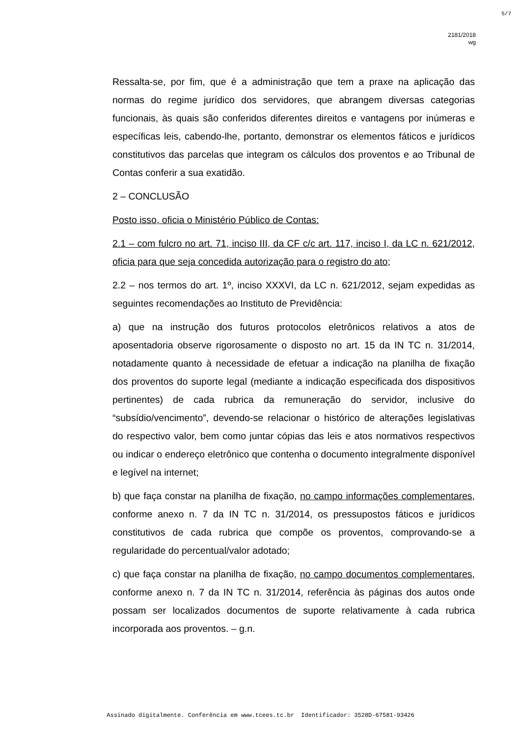5/7
2181/2018
wg
Ressalta-se, por fim, que é a administração que tem a praxe na aplicação das normas do regime jurídico dos servidores, que abrangem diversas categorias funcionais, às quais são conferidos diferentes direitos e vantagens por inúmeras e específicas leis, cabendo-lhe, portanto, demonstrar os elementos fáticos e jurídicos constitutivos das parcelas que integram os cálculos dos proventos e ao Tribunal de Contas conferir a sua exatidão.
2 – CONCLUSÃO
Posto isso, oficia o Ministério Público de Contas:
2.1 – com fulcro no art. 71, inciso III, da CF c/c art. 117, inciso I, da LC n. 621/2012, oficia para que seja concedida autorização para o registro do ato;
2.2 – nos termos do art. 1º, inciso XXXVI, da LC n. 621/2012, sejam expedidas as seguintes recomendações ao Instituto de Previdência:
a) que na instrução dos futuros protocolos eletrônicos relativos a atos de aposentadoria observe rigorosamente o disposto no art. 15 da IN TC n. 31/2014, notadamente quanto à necessidade de efetuar a indicação na planilha de fixação dos proventos do suporte legal (mediante a indicação especificada dos dispositivos pertinentes) de cada rubrica da remuneração do servidor, inclusive do “subsídio/vencimento”, devendo-se relacionar o histórico de alterações legislativas do respectivo valor, bem como juntar cópias das leis e atos normativos respectivos ou indicar o endereço eletrônico que contenha o documento integralmente disponível e legível na internet;
b) que faça constar na planilha de fixação, no campo informações complementares, conforme anexo n. 7 da IN TC n. 31/2014, os pressupostos fáticos e jurídicos constitutivos de cada rubrica que compõe os proventos, comprovando-se a regularidade do percentual/valor adotado;
c) que faça constar na planilha de fixação, no campo documentos complementares, conforme anexo n. 7 da IN TC n. 31/2014, referência às páginas dos autos onde possam ser localizados documentos de suporte relativamente à cada rubrica incorporada aos proventos. – g.n.
Assinado digitalmente. Conferência em www.tcees.tc.br Identificador: 3528D-67581-93426